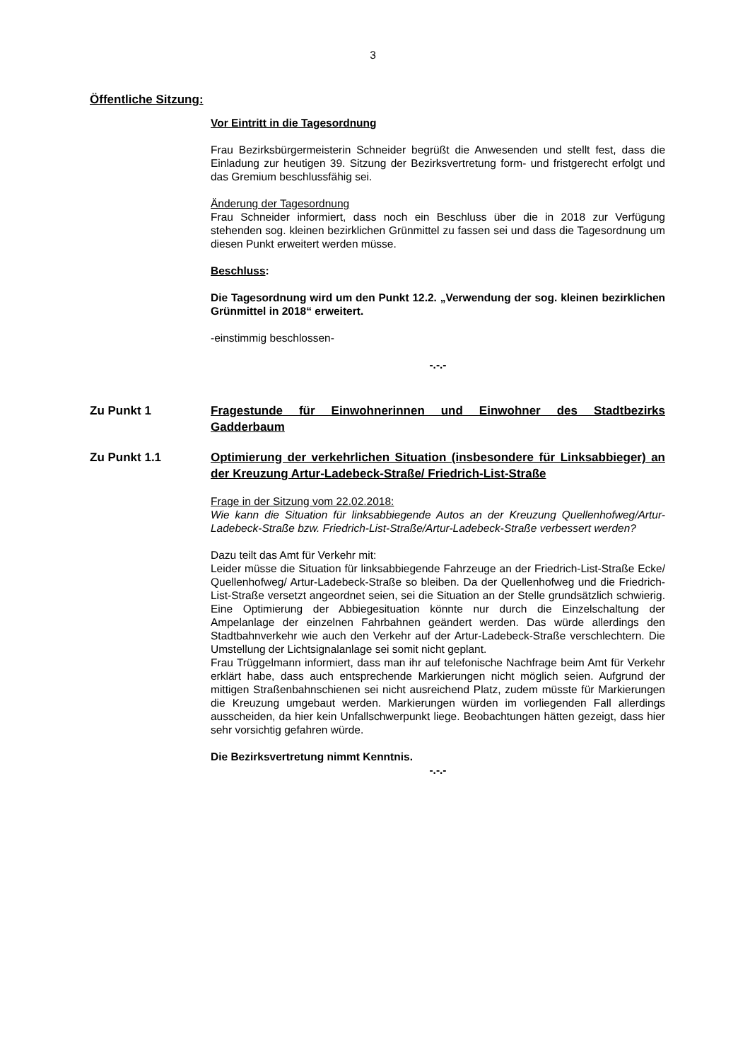3
Öffentliche Sitzung:
Vor Eintritt in die Tagesordnung
Frau Bezirksbürgermeisterin Schneider begrüßt die Anwesenden und stellt fest, dass die Einladung zur heutigen 39. Sitzung der Bezirksvertretung form- und fristgerecht erfolgt und das Gremium beschlussfähig sei.
Änderung der Tagesordnung
Frau Schneider informiert, dass noch ein Beschluss über die in 2018 zur Verfügung stehenden sog. kleinen bezirklichen Grünmittel zu fassen sei und dass die Tagesordnung um diesen Punkt erweitert werden müsse.
Beschluss:
Die Tagesordnung wird um den Punkt 12.2. „Verwendung der sog. kleinen bezirklichen Grünmittel in 2018“ erweitert.
-einstimmig beschlossen-
-.-.-
Zu Punkt 1 Fragestunde für Einwohnerinnen und Einwohner des Stadtbezirks Gadderbaum
Zu Punkt 1.1 Optimierung der verkehrlichen Situation (insbesondere für Linksabbieger) an der Kreuzung Artur-Ladebeck-Straße/ Friedrich-List-Straße
Frage in der Sitzung vom 22.02.2018:
Wie kann die Situation für linksabbiegende Autos an der Kreuzung Quellenhofweg/Artur-Ladebeck-Straße bzw. Friedrich-List-Straße/Artur-Ladebeck-Straße verbessert werden?
Dazu teilt das Amt für Verkehr mit:
Leider müsse die Situation für linksabbiegende Fahrzeuge an der Friedrich-List-Straße Ecke/ Quellenhofweg/ Artur-Ladebeck-Straße so bleiben. Da der Quellenhofweg und die Friedrich-List-Straße versetzt angeordnet seien, sei die Situation an der Stelle grundsätzlich schwierig. Eine Optimierung der Abbiegesituation könnte nur durch die Einzelschaltung der Ampelanlage der einzelnen Fahrbahnen geändert werden. Das würde allerdings den Stadtbahnverkehr wie auch den Verkehr auf der Artur-Ladebeck-Straße verschlechtern. Die Umstellung der Lichtsignalanlage sei somit nicht geplant.
Frau Trüggelmann informiert, dass man ihr auf telefonische Nachfrage beim Amt für Verkehr erklärt habe, dass auch entsprechende Markierungen nicht möglich seien. Aufgrund der mittigen Straßenbahnschienen sei nicht ausreichend Platz, zudem müsste für Markierungen die Kreuzung umgebaut werden. Markierungen würden im vorliegenden Fall allerdings ausscheiden, da hier kein Unfallschwerpunkt liege. Beobachtungen hätten gezeigt, dass hier sehr vorsichtig gefahren würde.
Die Bezirksvertretung nimmt Kenntnis.
-.-.-